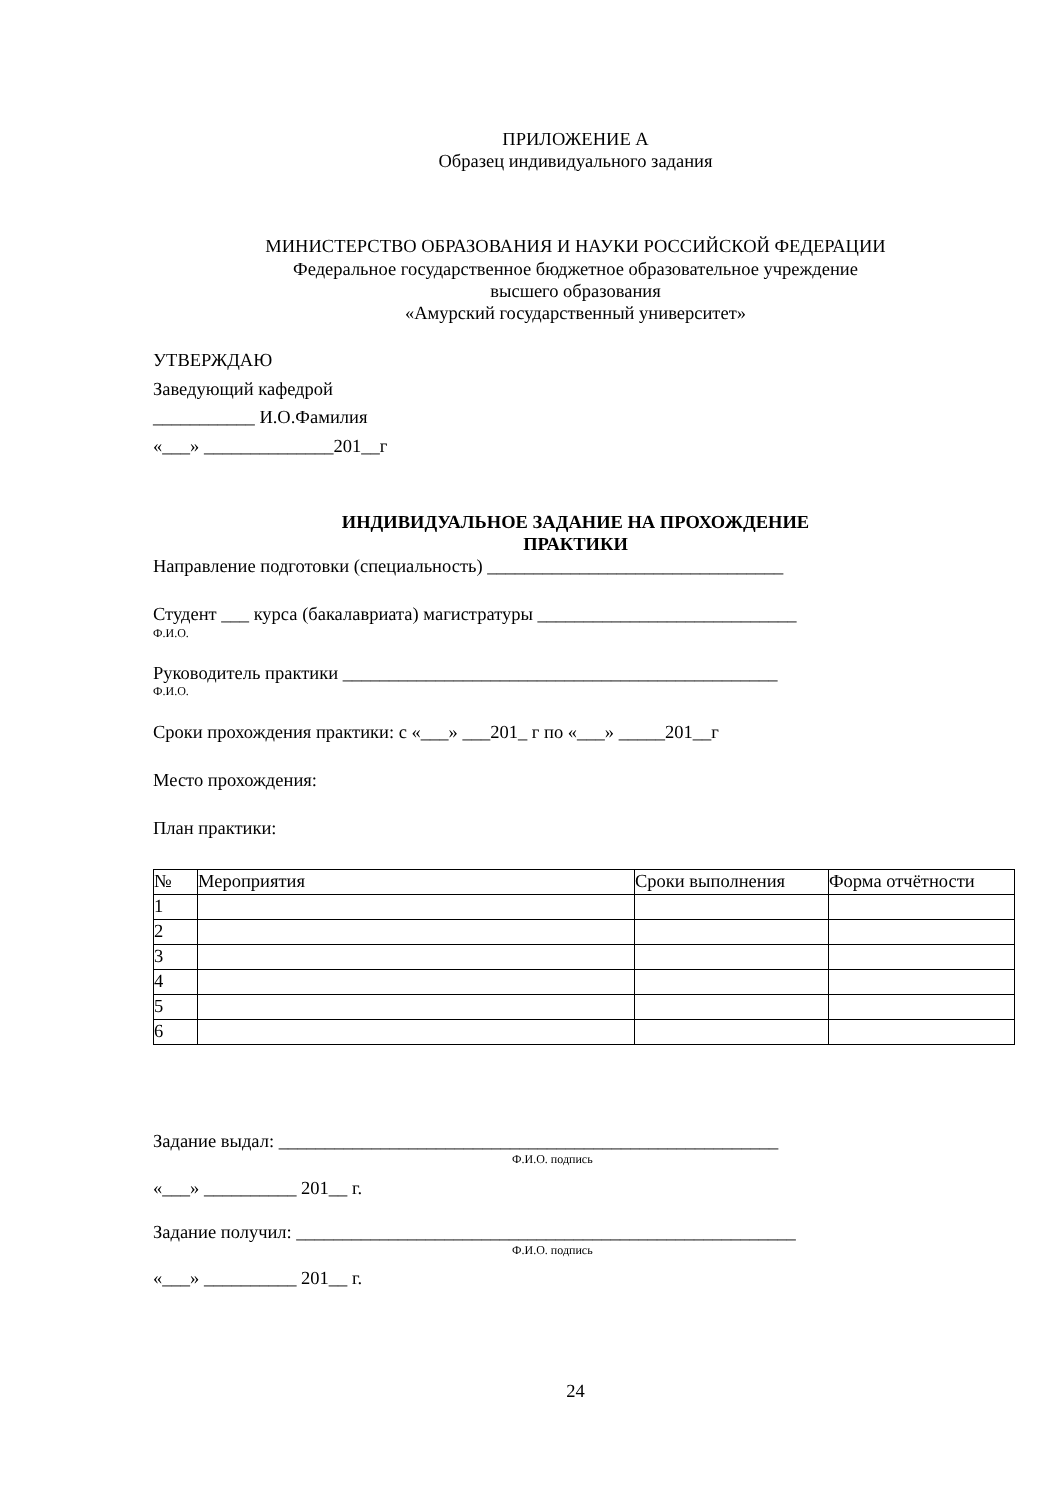ПРИЛОЖЕНИЕ А
Образец индивидуального задания
МИНИСТЕРСТВО ОБРАЗОВАНИЯ И НАУКИ РОССИЙСКОЙ ФЕДЕРАЦИИ
Федеральное государственное бюджетное образовательное учреждение
высшего образования
«Амурский государственный университет»
УТВЕРЖДАЮ
Заведующий кафедрой
___________ И.О.Фамилия
«___» ______________201__г
ИНДИВИДУАЛЬНОЕ ЗАДАНИЕ НА ПРОХОЖДЕНИЕ
ПРАКТИКИ
Направление подготовки (специальность) ________________________________
Студент ___ курса (бакалавриата) магистратуры ____________________________
Ф.И.О.
Руководитель практики _______________________________________________
Ф.И.О.
Сроки прохождения практики: с «___» ___201_ г по «___» _____201__г
Место прохождения:
План практики:
| № | Мероприятия | Сроки выполнения | Форма отчётности |
| --- | --- | --- | --- |
| 1 | | | |
| 2 | | | |
| 3 | | | |
| 4 | | | |
| 5 | | | |
| 6 | | | |
Задание выдал: ______________________________________________________
Ф.И.О. подпись
«___» __________ 201__ г.
Задание получил: ______________________________________________________
Ф.И.О. подпись
«___» __________ 201__ г.
24